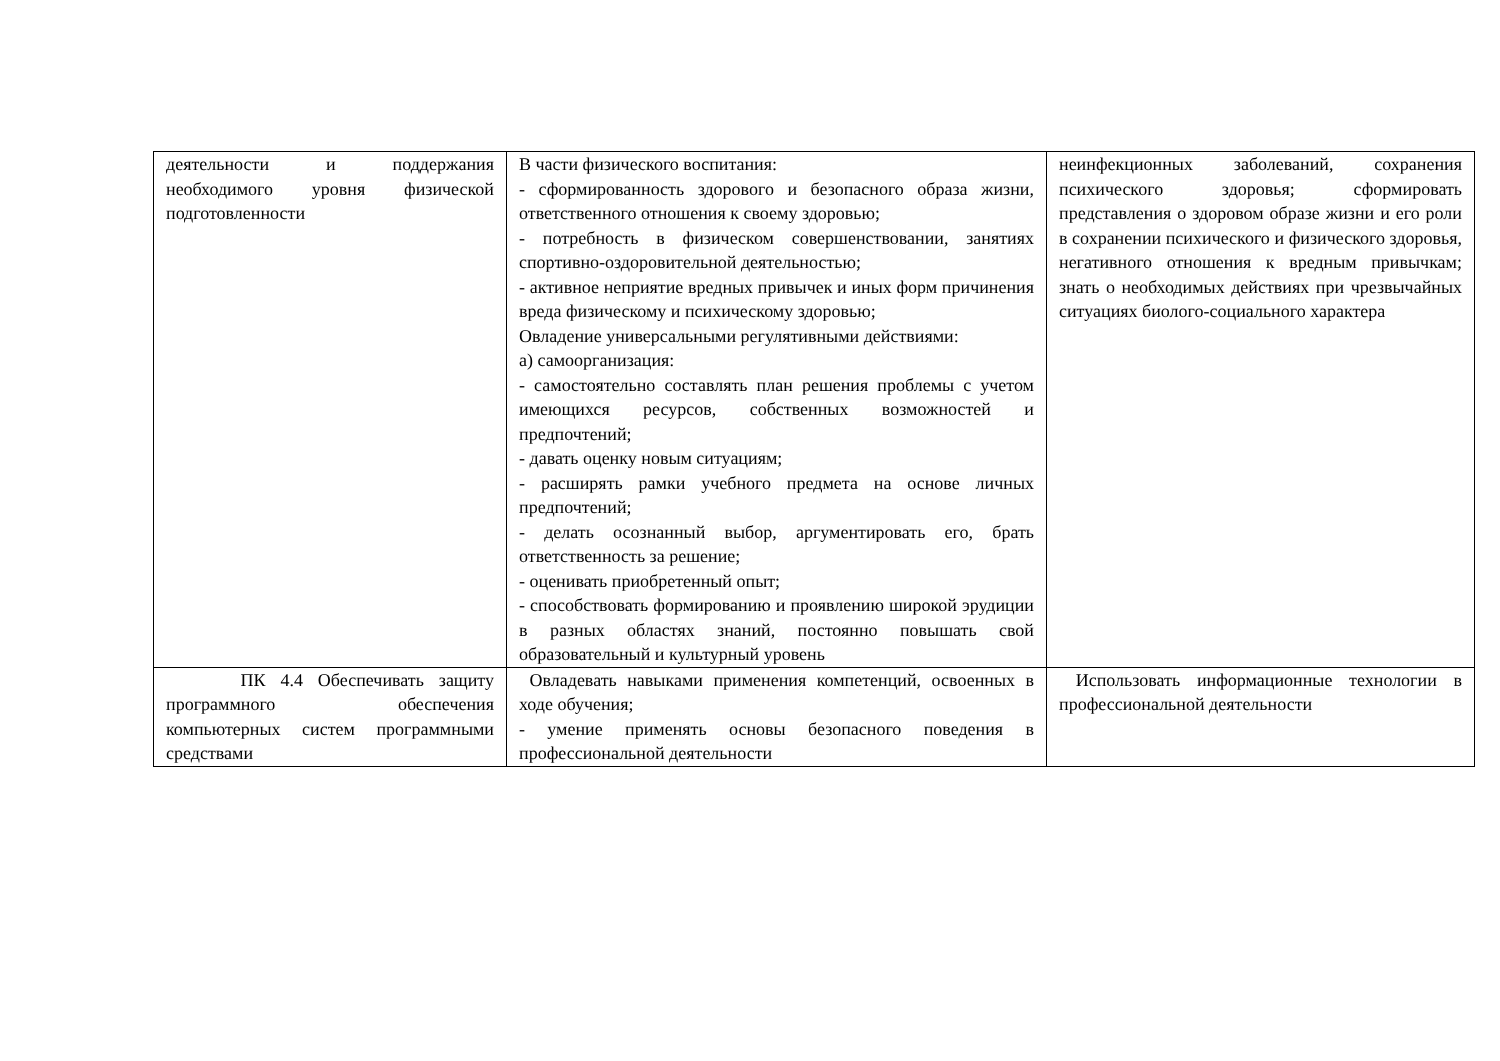| деятельности и поддержания необходимого уровня физической подготовленности | В части физического воспитания: - сформированность здорового и безопасного образа жизни, ответственного отношения к своему здоровью; - потребность в физическом совершенствовании, занятиях спортивно-оздоровительной деятельностью; - активное неприятие вредных привычек и иных форм причинения вреда физическому и психическому здоровью; Овладение универсальными регулятивными действиями: а) самоорганизация: - самостоятельно составлять план решения проблемы с учетом имеющихся ресурсов, собственных возможностей и предпочтений; - давать оценку новым ситуациям; - расширять рамки учебного предмета на основе личных предпочтений; - делать осознанный выбор, аргументировать его, брать ответственность за решение; - оценивать приобретенный опыт; - способствовать формированию и проявлению широкой эрудиции в разных областях знаний, постоянно повышать свой образовательный и культурный уровень | неинфекционных заболеваний, сохранения психического здоровья; сформировать представления о здоровом образе жизни и его роли в сохранении психического и физического здоровья, негативного отношения к вредным привычкам; знать о необходимых действиях при чрезвычайных ситуациях биолого-социального характера |
| ПК 4.4 Обеспечивать защиту программного обеспечения компьютерных систем программными средствами | Овладевать навыками применения компетенций, освоенных в ходе обучения; - умение применять основы безопасного поведения в профессиональной деятельности | Использовать информационные технологии в профессиональной деятельности |